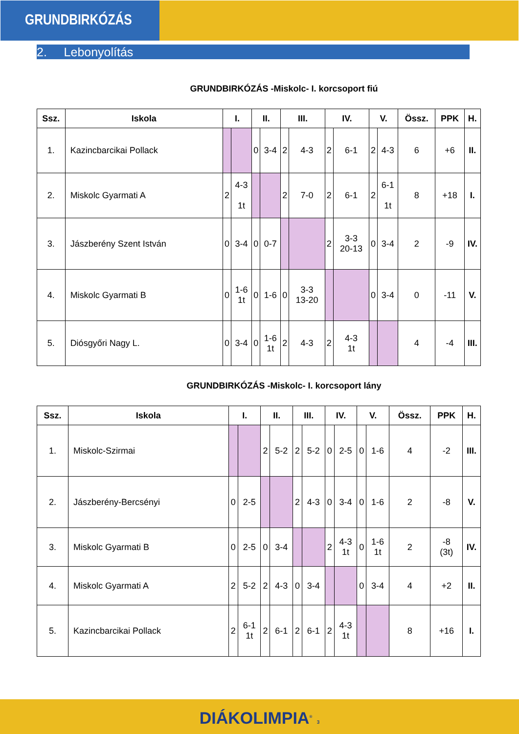GRUNDBIRKÓZÁS
2. Lebonyolítás
GRUNDBIRKÓZÁS -Miskolc- I. korcsoport fiú
| Ssz. | Iskola | I. | | II. | | III. | | IV. | | V. | | Össz. | PPK | H. |
| --- | --- | --- | --- | --- | --- | --- | --- | --- | --- | --- | --- | --- | --- | --- |
| 1. | Kazincbarcikai Pollack | | | 0 | 3-4 | 2 | 4-3 | 2 | 6-1 | 2 | 4-3 | 6 | +6 | II. |
| 2. | Miskolc Gyarmati A | 2 | 4-3 1t | | | 2 | 7-0 | 2 | 6-1 | 2 | 6-1 1t | 8 | +18 | I. |
| 3. | Jászberény Szent István | 0 | 3-4 | 0 | 0-7 | | | 2 | 3-3 20-13 | 0 | 3-4 | 2 | -9 | IV. |
| 4. | Miskolc Gyarmati B | 0 | 1-6 1t | 0 | 1-6 | 0 | 3-3 13-20 | | | 0 | 3-4 | 0 | -11 | V. |
| 5. | Diósgyőri Nagy L. | 0 | 3-4 | 0 | 1-6 1t | 2 | 4-3 | 2 | 4-3 1t | | | 4 | -4 | III. |
GRUNDBIRKÓZÁS -Miskolc- I. korcsoport lány
| Ssz. | Iskola | I. | | II. | | III. | | IV. | | V. | | Össz. | PPK | H. |
| --- | --- | --- | --- | --- | --- | --- | --- | --- | --- | --- | --- | --- | --- | --- |
| 1. | Miskolc-Szirmai | | | 2 | 5-2 | 2 | 5-2 | 0 | 2-5 | 0 | 1-6 | 4 | -2 | III. |
| 2. | Jászberény-Bercsényi | 0 | 2-5 | | | 2 | 4-3 | 0 | 3-4 | 0 | 1-6 | 2 | -8 | V. |
| 3. | Miskolc Gyarmati B | 0 | 2-5 | 0 | 3-4 | | | 2 | 4-3 1t | 0 | 1-6 1t | 2 | -8 (3t) | IV. |
| 4. | Miskolc Gyarmati A | 2 | 5-2 | 2 | 4-3 | 0 | 3-4 | | | 0 | 3-4 | 4 | +2 | II. |
| 5. | Kazincbarcikai Pollack | 2 | 6-1 1t | 2 | 6-1 | 2 | 6-1 | 2 | 4-3 1t | | | 8 | +16 | I. |
DIÁKOLIMPIA<sup>®</sup> 3